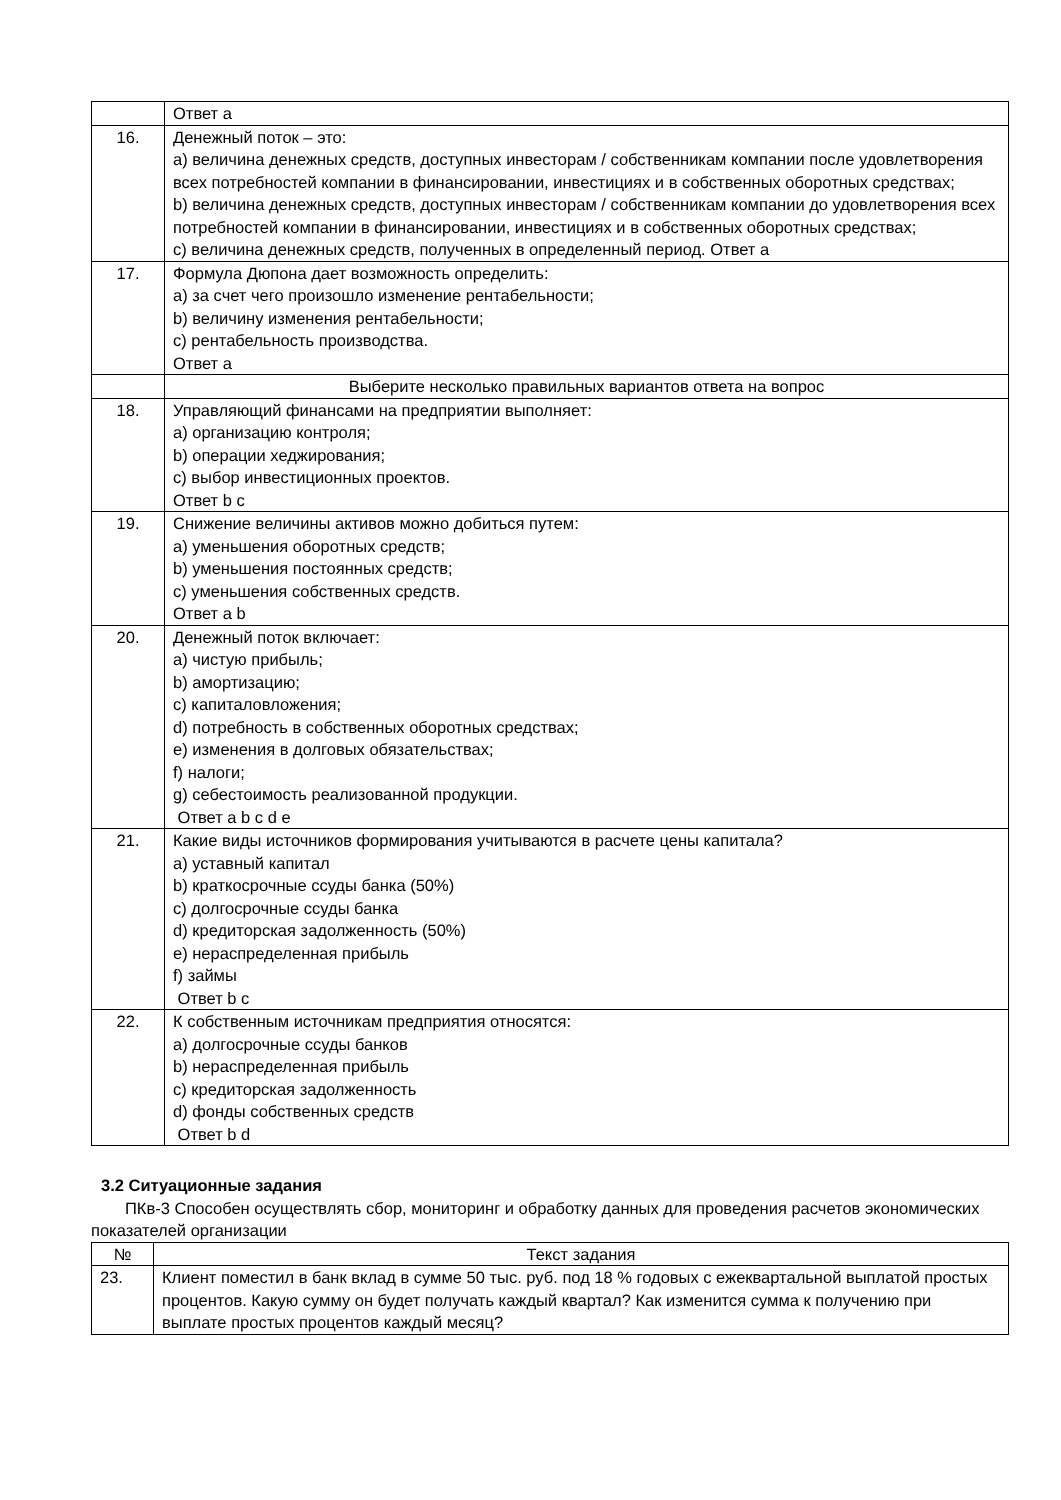| | Ответ а |
| 16. | Денежный поток – это: а) величина денежных средств, доступных инвесторам / собственникам компании после удовлетворения всех потребностей компании в финансировании, инвестициях и в собственных оборотных средствах; b) величина денежных средств, доступных инвесторам / собственникам компании до удовлетворения всех потребностей компании в финансировании, инвестициях и в собственных оборотных средствах; c) величина денежных средств, полученных в определенный период. Ответ а |
| 17. | Формула Дюпона дает возможность определить: а) за счет чего произошло изменение рентабельности; b) величину изменения рентабельности; c) рентабельность производства. Ответ а |
| | Выберите несколько правильных вариантов ответа на вопрос |
| 18. | Управляющий финансами на предприятии выполняет: а) организацию контроля; b) операции хеджирования; c) выбор инвестиционных проектов. Ответ b c |
| 19. | Снижение величины активов можно добиться путем: а) уменьшения оборотных средств; b) уменьшения постоянных средств; c) уменьшения собственных средств. Ответ a b |
| 20. | Денежный поток включает: а) чистую прибыль; b) амортизацию; c) капиталовложения; d) потребность в собственных оборотных средствах; e) изменения в долговых обязательствах; f) налоги; g) себестоимость реализованной продукции. Ответ a b c d e |
| 21. | Какие виды источников формирования учитываются в расчете цены капитала? а) уставный капитал b) краткосрочные ссуды банка (50%) c) долгосрочные ссуды банка d) кредиторская задолженность (50%) e) нераспределенная прибыль f) займы Ответ b c |
| 22. | К собственным источникам предприятия относятся: а) долгосрочные ссуды банков b) нераспределенная прибыль c) кредиторская задолженность d) фонды собственных средств Ответ b d |
3.2 Ситуационные задания
ПКв-3 Способен осуществлять сбор, мониторинг и обработку данных для проведения расчетов экономических показателей организации
| № | Текст задания |
| --- | --- |
| 23. | Клиент поместил в банк вклад в сумме 50 тыс. руб. под 18 % годовых с ежеквартальной выплатой простых процентов. Какую сумму он будет получать каждый квартал? Как изменится сумма к получению при выплате простых процентов каждый месяц? |